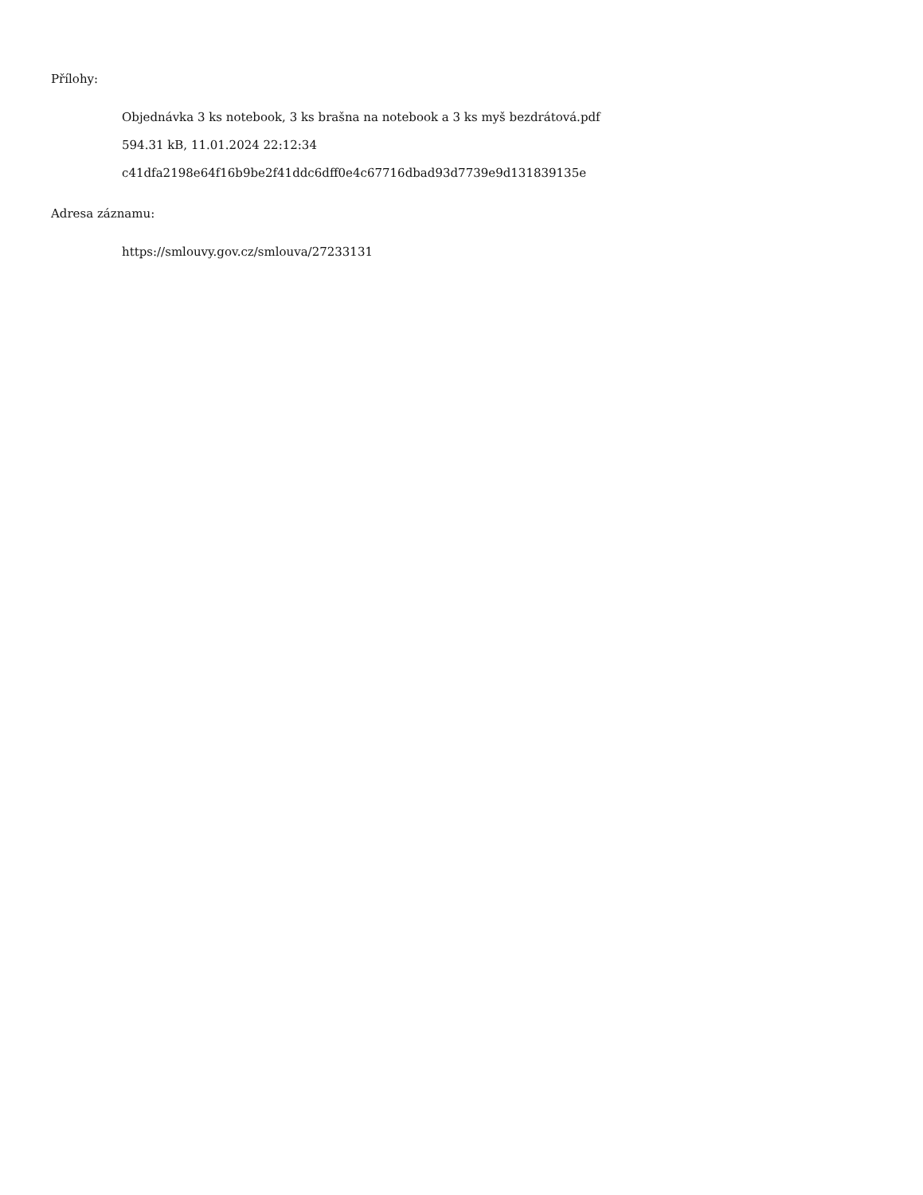Přílohy:
Objednávka 3 ks notebook, 3 ks brašna na notebook a 3 ks myš bezdrátová.pdf
594.31 kB, 11.01.2024 22:12:34
c41dfa2198e64f16b9be2f41ddc6dff0e4c67716dbad93d7739e9d131839135e
Adresa záznamu:
https://smlouvy.gov.cz/smlouva/27233131